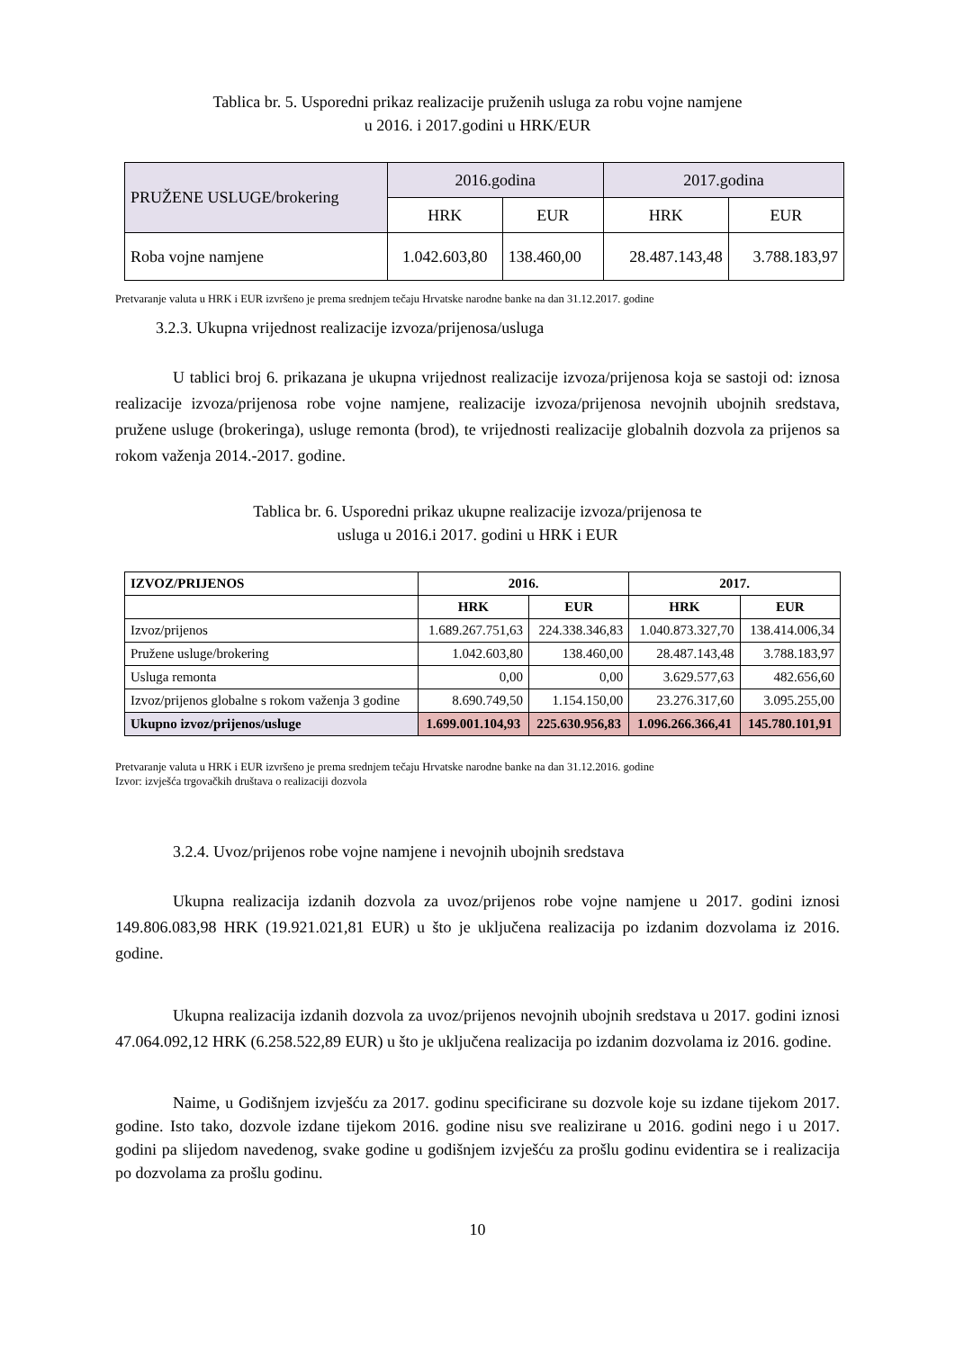Tablica br. 5. Usporedni prikaz realizacije pruženih usluga za robu vojne namjene
u 2016. i 2017.godini u HRK/EUR
| PRUŽENE USLUGE/brokering | 2016.godina | | 2017.godina | |
| | HRK | EUR | HRK | EUR |
| Roba vojne namjene | 1.042.603,80 | 138.460,00 | 28.487.143,48 | 3.788.183,97 |
Pretvaranje valuta u HRK i EUR izvršeno je prema srednjem tečaju Hrvatske narodne banke na dan 31.12.2017. godine
3.2.3. Ukupna vrijednost realizacije izvoza/prijenosa/usluga
U tablici broj 6. prikazana je ukupna vrijednost realizacije izvoza/prijenosa koja se sastoji od: iznosa realizacije izvoza/prijenosa robe vojne namjene, realizacije izvoza/prijenosa nevojnih ubojnih sredstava, pružene usluge (brokeringa), usluge remonta (brod), te vrijednosti realizacije globalnih dozvola za prijenos sa rokom važenja 2014.-2017. godine.
Tablica br. 6. Usporedni prikaz ukupne realizacije izvoza/prijenosa te
usluga u 2016.i 2017. godini u HRK i EUR
| IZVOZ/PRIJENOS | 2016. | | 2017. | |
| --- | --- | --- | --- | --- |
| | HRK | EUR | HRK | EUR |
| Izvoz/prijenos | 1.689.267.751,63 | 224.338.346,83 | 1.040.873.327,70 | 138.414.006,34 |
| Pružene usluge/brokering | 1.042.603,80 | 138.460,00 | 28.487.143,48 | 3.788.183,97 |
| Usluga remonta | 0,00 | 0,00 | 3.629.577,63 | 482.656,60 |
| Izvoz/prijenos globalne s rokom važenja 3 godine | 8.690.749,50 | 1.154.150,00 | 23.276.317,60 | 3.095.255,00 |
| Ukupno izvoz/prijenos/usluge | 1.699.001.104,93 | 225.630.956,83 | 1.096.266.366,41 | 145.780.101,91 |
Pretvaranje valuta u HRK i EUR izvršeno je prema srednjem tečaju Hrvatske narodne banke na dan 31.12.2016. godine
Izvor: izvješća trgovačkih društava o realizaciji dozvola
3.2.4. Uvoz/prijenos robe vojne namjene i nevojnih ubojnih sredstava
Ukupna realizacija izdanih dozvola za uvoz/prijenos robe vojne namjene u 2017. godini iznosi 149.806.083,98 HRK (19.921.021,81 EUR) u što je uključena realizacija po izdanim dozvolama iz 2016. godine.
Ukupna realizacija izdanih dozvola za uvoz/prijenos nevojnih ubojnih sredstava u 2017. godini iznosi 47.064.092,12 HRK (6.258.522,89 EUR) u što je uključena realizacija po izdanim dozvolama iz 2016. godine.
Naime, u Godišnjem izvješću za 2017. godinu specificirane su dozvole koje su izdane tijekom 2017. godine. Isto tako, dozvole izdane tijekom 2016. godine nisu sve realizirane u 2016. godini nego i u 2017. godini pa slijedom navedenog, svake godine u godišnjem izvješću za prošlu godinu evidentira se i realizacija po dozvolama za prošlu godinu.
10